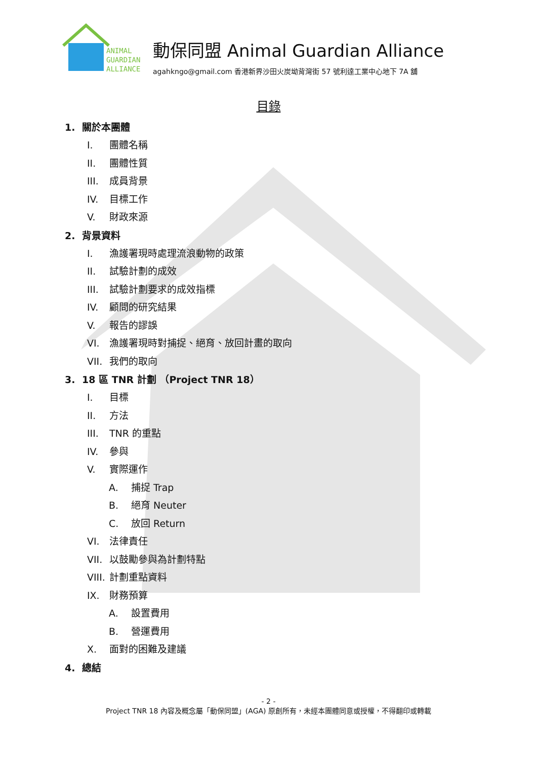ANIMAL
GUARDIAN
ALLIANCE
動保同盟 Animal Guardian Alliance
agahkngo@gmail.com 香港新界沙田火炭坳背灣街 57 號利達工業中心地下 7A 舖
目錄
1. 關於本團體
I. 團體名稱
II. 團體性質
III. 成員背景
IV. 目標工作
V. 財政來源
2. 背景資料
I. 漁護署現時處理流浪動物的政策
II. 試驗計劃的成效
III. 試驗計劃要求的成效指標
IV. 顧問的研究結果
V. 報告的謬誤
VI. 漁護署現時對捕捉、絕育、放回計畫的取向
VII. 我們的取向
3. 18 區 TNR 計劃 （Project TNR 18）
I. 目標
II. 方法
III. TNR 的重點
IV. 參與
V. 實際運作
A. 捕捉 Trap
B. 絕育 Neuter
C. 放回 Return
VI. 法律責任
VII. 以鼓勵參與為計劃特點
VIII. 計劃重點資料
IX. 財務預算
A. 設置費用
B. 營運費用
X. 面對的困難及建議
4. 總結
- 2 -
Project TNR 18 內容及概念屬「動保同盟」(AGA) 原創所有，未經本團體同意或授權，不得翻印或轉載